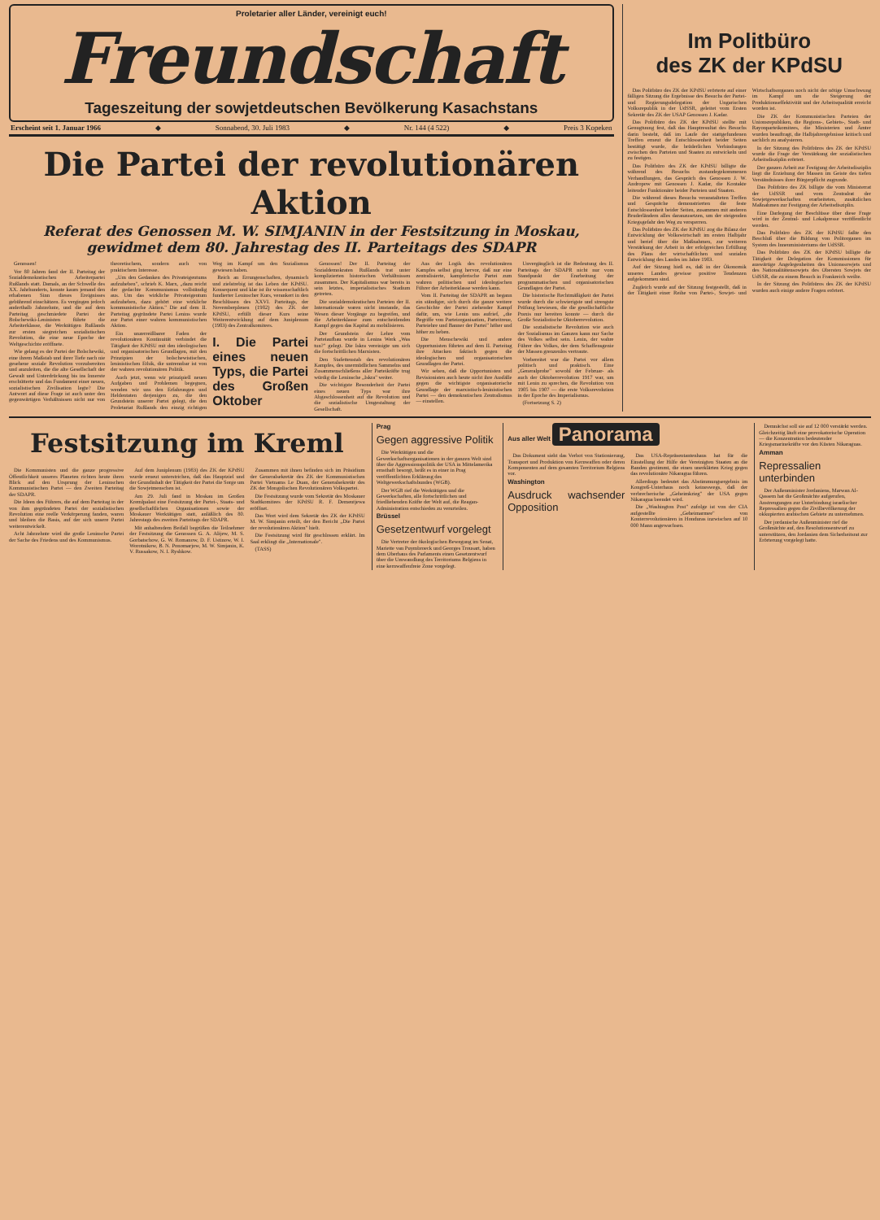Proletarier aller Länder, vereinigt euch!
Freundschaft
Tageszeitung der sowjetdeutschen Bevölkerung Kasachstans
Erscheint seit 1. Januar 1966 ◆ Sonnabend, 30. Juli 1983 ◆ Nr. 144 (4 522) ◆ Preis 3 Kopeken
Die Partei der revolutionären Aktion
Referat des Genossen M. W. SIMJANIN in der Festsitzung in Moskau,
gewidmet dem 80. Jahrestag des II. Parteitags des SDAPR
Genossen!
Vor 80 Jahren fand der II. Parteitag der Sozialdemokratischen Arbeiterpartei Rußlands statt. Damals, an der Schwelle des XX. Jahrhunderts, konnte kaum jemand den erhabenen Sinn dieses Ereignisses gebührend einschätzen. Es vergingen jedoch anderthalb Jahrzehnte, und die auf dem Parteitag geschmiedete Partei der Bolschewiki-Leninisten führte die Arbeiterklasse, die Werktätigen Rußlands zur ersten siegreichen sozialistischen Revolution, die eine neue Epoche der Weltgeschichte eröffnete.
Wie gelang es der Partei der Bolschewiki, eine ihrem Maßstab und ihrer Tiefe nach nie gesehene soziale Revolution vorzubereiten und anzuleiten, die die alte Gesellschaft der Gewalt und Unterdrückung bis ins Innerste erschütterte und das Fundament einer neuen, sozialistischen Zivilisation legte? Die Antwort auf diese Frage ist auch unter den gegenwärtigen Verhältnissen nicht nur von theoretischem, sondern auch von praktischem Interesse.
„Um den Gedanken des Privateigentums aufzuheben", schrieb K. Marx, „dazu reicht der gedachte Kommunismus vollständig aus. Um das wirkliche Privateigentum aufzuheben, dazu gehört eine wirkliche kommunistische Aktion." Die auf dem II. Parteitag gegründete Partei Lenins wurde zur Partei einer wahren kommunistischen Aktion.
Ein unzerreißbarer Faden der revolutionären Kontinuität verbindet die Tätigkeit der KPdSU mit den ideologischen und organisatorischen Grundlagen, mit den Prinzipien der bolschewistischen, leninistischen Ethik, die untrennbar ist von der wahren revolutionären Politik.
Auch jetzt, wenn wir prinzipiell neuen Aufgaben und Problemen begegnen, wenden wir uns den Erfahrungen und Heldentaten derjenigen zu, die den Grundstein unserer Partei gelegt, die den Proletariat Rußlands den einzig richtigen Weg im Kampf um den Sozialismus gewiesen haben.
Reich an Errungenschaften, dynamisch und zielstrebig ist das Leben der KPdSU. Konsequent und klar ist ihr wissenschaftlich fundierter Leninscher Kurs, verankert in den Beschlüssen des XXVI. Parteitags, der Novemberplenen (1982) des ZK der KPdSU, erfüllt dieser Kurs seine Weiterentwicklung auf dem Juniplenum (1983) des Zentralkomitees.
I. Die Partei eines neuen Typs, die Partei des Großen Oktober
Genossen! Der II. Parteitag der Sozialdemokraten Rußlands trat unter komplizierten historischen Verhältnissen zusammen. Der Kapitalismus war bereits in sein letztes, imperialistisches Stadium getreten.
Die sozialdemokratischen Parteien der II. Internationale waren nicht imstande, das Wesen dieser Vorgänge zu begreifen, und die Arbeiterklasse zum entscheidenden Kampf gegen das Kapital zu mobilisieren.
Der Grundstein der Lehre vom Parteiaufbau wurde in Lenins Werk „Was tun?" gelegt. Die Iskra vereinigte um sich die fortschrittlichen Marxisten.
Den Stafettenstab des revolutionären Kampfes, des unermüdlichen Sammelns und Zusammenschließens aller Parteikräfte trug würdig die Leninsche „Iskra" weiter.
Die wichtigste Besonderheit der Partei eines neuen Typs war ihre Abgeschlossenheit auf die Revolution und die sozialistische Umgestaltung der Gesellschaft.
Aus der Logik des revolutionären Kampfes selbst ging hervor, daß nur eine zentralisierte, kampferische Partei zum wahren politischen und ideologischen Führer der Arbeiterklasse werden kann.
Vom II. Parteitag der SDAPR an begann ein ständiger, sich durch die ganze weitere Geschichte der Partei ziehender Kampf dafür, um, wie Lenin uns aufrief, „die Begriffe von Parteiorganisation, Parteitreue, Parteiehre und Banner der Partei" höher und höher zu heben.
Die Menschewiki und andere Opportunisten führten auf dem II. Parteitag ihre Attacken faktisch gegen die ideologischen und organisatorischen Grundlagen der Partei.
Wir sehen, daß die Opportunisten und Revisionisten auch heute nicht ihre Ausfälle gegen die wichtigste organisatorische Grundlage der marxistisch-leninistischen Partei — den demokratischen Zentralismus — einstellen.
Unvergänglich ist die Bedeutung des II. Parteitags der SDAPR nicht nur vom Standpunkt der Erarbeitung der programmatischen und organisatorischen Grundlagen der Partei.
Die historische Rechtmäßigkeit der Partei wurde durch die schwierigste und strengste Prüfung bewiesen, die die gesellschaftliche Praxis nur bereiten konnte — durch die Große Sozialistische Oktoberrevolution.
Die sozialistische Revolution wie auch der Sozialismus im Ganzen kann nur Sache des Volkes selbst sein. Lenin, der wahre Führer des Volkes, der dem Schaffensgenie der Massen grenzenlos vertraute.
Vorbereitet war die Partei vor allem politisch und praktisch. Eine „Generalprobe" sowohl der Februar- als auch der Oktoberrevolution 1917 war, um mit Lenin zu sprechen, die Revolution von 1905 bis 1907 — die erste Volksrevolution in der Epoche des Imperialismus.
(Fortsetzung S. 2)
Im Politbüro
des ZK der KPdSU
Das Politbüro des ZK der KPdSU erörterte auf einer fälligen Sitzung die Ergebnisse des Besuchs der Partei- und Regierungsdelegation der Ungarischen Volksrepublik in der UdSSR, geleitet vom Ersten Sekretär des ZK der USAP Genossen J. Kadar.
Das Politbüro des ZK der KPdSU stellte mit Genugtuung fest, daß das Hauptresultat des Besuchs darin besteht, daß im Laufe der stattgefundenen Treffen erneut die Entschlossenheit beider Seiten bestätigt wurde, die brüderlichen Verbindungen zwischen den Parteien und Staaten zu entwickeln und zu festigen.
Das Politbüro des ZK der KPdSU billigte die während des Besuchs zustandegekommenen Verhandlungen, das Gespräch des Genossen J. W. Andropow mit Genossen J. Kadar, die Kontakte leitender Funktionäre beider Parteien und Staaten.
Die während dieses Besuchs veranstalteten Treffen und Gespräche demonstrierten die feste Entschlossenheit beider Seiten, zusammen mit anderen Bruderländern alles daranzusetzen, um der steigenden Kriegsgefahr den Weg zu versperren.
Das Politbüro des ZK der KPdSU zog die Bilanz der Entwicklung der Volkswirtschaft im ersten Halbjahr und berief über die Maßnahmen, zur weiteren Verstärkung der Arbeit in der erfolgreichen Erfüllung des Plans der wirtschaftlichen und sozialen Entwicklung des Landes im Jahre 1983.
Auf der Sitzung hieß es, daß in der Ökonomik unseres Landes gewisse positive Tendenzen aufgekommen sind.
Zugleich wurde auf der Sitzung festgestellt, daß in der Tätigkeit einer Reihe von Partei-, Sowjet- und Wirtschaftsorganen noch nicht der nötige Umschwung im Kampf um die Steigerung der Produktionseffektivität und der Arbeitsqualität erreicht worden ist.
Die ZK der Kommunistischen Parteien der Unionsrepubliken, die Regions-, Gebiets-, Stadt- und Rayonparteikomitees, die Ministerien und Ämter wurden beauftragt, die Halbjahrergebnisse kritisch und sachlich zu analysieren.
In der Sitzung des Politbüros des ZK der KPdSU wurde die Frage der Verstärkung der sozialistischen Arbeitsdisziplin erörtert.
Der ganzen Arbeit zur Festigung der Arbeitsdisziplin liegt die Erziehung der Massen im Geiste des tiefen Verständnisses ihrer Bürgerpflicht zugrunde.
Das Politbüro des ZK billigte die vom Ministerrat der UdSSR und vom Zentralrat der Sowjetgewerkschaften erarbeiteten, zusätzlichen Maßnahmen zur Festigung der Arbeitsdisziplin.
Eine Darlegung der Beschlüsse über diese Frage wird in der Zentral- und Lokalpresse veröffentlicht werden.
Das Politbüro des ZK der KPdSU faßte den Beschluß über die Bildung von Politorganen im System des Innenministeriums der UdSSR.
Das Politbüro des ZK der KPdSU billigte die Tätigkeit der Delegation der Kommissionen für auswärtige Angelegenheiten des Unionssowjets und des Nationalitätensowjets des Obersten Sowjets der UdSSR, die zu einem Besuch in Frankreich weilte.
In der Sitzung des Politbüros des ZK der KPdSU wurden auch einige andere Fragen erörtert.
Festsitzung im Kreml
Die Kommunisten und die ganze progressive Öffentlichkeit unseres Planeten richten heute ihren Blick auf den Ursprung der Leninschen Kommunistischen Partei — den Zweiten Parteitag der SDAPR.
Die Ideen des Führers, die auf dem Parteitag in der von ihm gegründeten Partei der sozialistischen Revolution eine reelle Verkörperung fanden, waren und bleiben die Basis, auf der sich unsere Partei weiterentwickelt.
Acht Jahrzehnte wird die große Leninsche Partei der Sache des Friedens und des Kommunismus.
Auf dem Juniplenum (1983) des ZK der KPdSU wurde erneut unterstrichen, daß das Hauptziel und der Grundinhalt der Tätigkeit der Partei die Sorge um die Sowjetmenschen ist.
Am 29. Juli fand in Moskau im Großen Kremlpalast eine Festsitzung der Partei-, Staats- und gesellschaftlichen Organisationen sowie der Moskauer Werktätigen statt, anläßlich des 80. Jahrestags des zweiten Parteitags der SDAPR.
Mit anhaltendem Beifall begrüßen die Teilnehmer der Festsitzung die Genossen G. A. Alijew, M. S. Gorbatschow, G. W. Romanow, D. F. Ustinow, W. I. Worotnikow, B. N. Ponomarjow, M. W. Simjanin, K. V. Russakow, N. I. Ryshkow.
Zusammen mit ihnen befinden sich im Präsidium der Generalsekretär des ZK der Kommunistischen Partei Vietnams Le Duan, der Generalsekretär des ZK der Mongolischen Revolutionären Volkspartei.
Die Festsitzung wurde vom Sekretär des Moskauer Stadtkomitees der KPdSU R. F. Dementjewa eröffnet.
Das Wort wird dem Sekretär des ZK der KPdSU M. W. Simjanin erteilt, der den Bericht „Die Partei der revolutionären Aktion" hielt.
Die Festsitzung wird für geschlossen erklärt. Im Saal erklingt die „Internationale".
(TASS)
Prag
Gegen aggressive Politik
Die Werktätigen und die Gewerkschaftsorganisationen in der ganzen Welt sind über die Aggressionspolitik der USA in Mittelamerika ernsthaft besorgt, heißt es in einer in Prag veröffentlichten Erklärung des Weltgewerkschaftsbundes (WGB).
Der WGB rief die Werktätigen und die Gewerkschaften, alle fortschrittlichen und friedliebenden Kräfte der Welt auf, die Reagan-Administration entschieden zu verurteilen.
Brüssel
Gesetzentwurf vorgelegt
Die Vertreter der ökologischen Bewegung im Senat, Mariette van Puymbroeck und Georges Trousart, haben dem Oberhaus des Parlaments einen Gesetzentwurf über die Umwandlung des Territoriums Belgiens in eine kernwaffenfreie Zone vorgelegt.
Aus aller Welt Panorama
Das Dokument sieht das Verbot von Stationierung, Transport und Produktion von Kernwaffen oder deren Komponenten auf dem gesamten Territorium Belgiens vor.
Washington
Ausdruck wachsender Opposition
Das USA-Repräsentantenhaus hat für die Einstellung der Hilfe der Vereinigten Staaten an die Banden gestimmt, die einen unerklärten Krieg gegen das revolutionäre Nikaragua führen.
Allerdings bedeutet das Abstimmungsergebnis im Kongreß-Unterhaus noch keineswegs, daß der verbrecherische „Geheimkrieg" der USA gegen Nikaragua beendet wird.
Die „Washington Post" zufolge ist von der CIA aufgestellte „Geheimarmee" von Konterrevolutionären in Honduras inzwischen auf 10 000 Mann angewachsen.
Demnächst soll sie auf 12 000 verstärkt werden. Gleichzeitig läuft eine provokatorische Operation — die Konzentration bedeutender Kriegsmarinekräfte vor den Küsten Nikaraguas.
Amman
Repressalien unterbinden
Der Außenminister Jordaniens, Marwan Al-Qassem hat die Großmächte aufgerufen, Anstrengungen zur Unterbindung israelischer Repressalien gegen die Zivilbevölkerung der okkupierten arabischen Gebiete zu unternehmen.
Der jordanische Außenminister rief die Großmächte auf, den Resolutionsentwurf zu unterstützen, den Jordanien dem Sicherheitsrat zur Erörterung vorgelegt hatte.